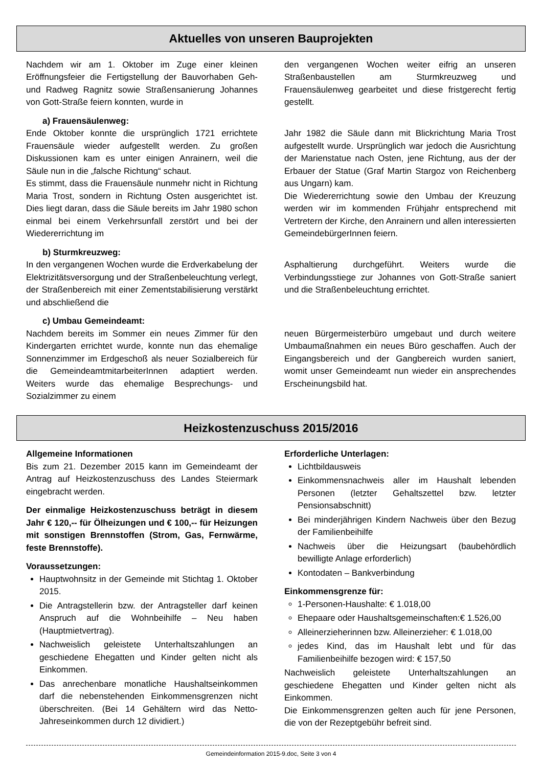Aktuelles von unseren Bauprojekten
Nachdem wir am 1. Oktober im Zuge einer kleinen Eröffnungsfeier die Fertigstellung der Bauvorhaben Geh- und Radweg Ragnitz sowie Straßensanierung Johannes von Gott-Straße feiern konnten, wurde in
den vergangenen Wochen weiter eifrig an unseren Straßenbaustellen am Sturmkreuzweg und Frauensäulenweg gearbeitet und diese fristgerecht fertig gestellt.
a) Frauensäulenweg:
Ende Oktober konnte die ursprünglich 1721 errichtete Frauensäule wieder aufgestellt werden. Zu großen Diskussionen kam es unter einigen Anrainern, weil die Säule nun in die „falsche Richtung“ schaut.
Es stimmt, dass die Frauensäule nunmehr nicht in Richtung Maria Trost, sondern in Richtung Osten ausgerichtet ist. Dies liegt daran, dass die Säule bereits im Jahr 1980 schon einmal bei einem Verkehrsunfall zerstört und bei der Wiedererrichtung im
Jahr 1982 die Säule dann mit Blickrichtung Maria Trost aufgestellt wurde. Ursprünglich war jedoch die Ausrichtung der Marienstatue nach Osten, jene Richtung, aus der der Erbauer der Statue (Graf Martin Stargoz von Reichenberg aus Ungarn) kam.
Die Wiedererrichtung sowie den Umbau der Kreuzung werden wir im kommenden Frühjahr entsprechend mit Vertretern der Kirche, den Anrainern und allen interessierten GemeindebürgerInnen feiern.
b) Sturmkreuzweg:
In den vergangenen Wochen wurde die Erdverkabelung der Elektrizitätsversorgung und der Straßenbeleuchtung verlegt, der Straßenbereich mit einer Zementstabilisierung verstärkt und abschließend die
Asphaltierung durchgeführt. Weiters wurde die Verbindungsstiege zur Johannes von Gott-Straße saniert und die Straßenbeleuchtung errichtet.
c) Umbau Gemeindeamt:
Nachdem bereits im Sommer ein neues Zimmer für den Kindergarten errichtet wurde, konnte nun das ehemalige Sonnenzimmer im Erdgeschoß als neuer Sozialbereich für die GemeindeamtmitarbeiterInnen adaptiert werden. Weiters wurde das ehemalige Besprechungs- und Sozialzimmer zu einem
neuen Bürgermeisterbüro umgebaut und durch weitere Umbaumaßnahmen ein neues Büro geschaffen. Auch der Eingangsbereich und der Gangbereich wurden saniert, womit unser Gemeindeamt nun wieder ein ansprechendes Erscheinungsbild hat.
Heizkostenzuschuss 2015/2016
Allgemeine Informationen
Bis zum 21. Dezember 2015 kann im Gemeindeamt der Antrag auf Heizkostenzuschuss des Landes Steiermark eingebracht werden.
Der einmalige Heizkostenzuschuss beträgt in diesem Jahr € 120,-- für Ölheizungen und € 100,-- für Heizungen mit sonstigen Brennstoffen (Strom, Gas, Fernwärme, feste Brennstoffe).
Voraussetzungen:
Hauptwohnsitz in der Gemeinde mit Stichtag 1. Oktober 2015.
Die Antragstellerin bzw. der Antragsteller darf keinen Anspruch auf die Wohnbeihilfe – Neu haben (Hauptmietvertrag).
Nachweislich geleistete Unterhaltszahlungen an geschiedene Ehegatten und Kinder gelten nicht als Einkommen.
Das anrechenbare monatliche Haushaltseinkommen darf die nebenstehenden Einkommensgrenzen nicht überschreiten. (Bei 14 Gehältern wird das Netto-Jahreseinkommen durch 12 dividiert.)
Erforderliche Unterlagen:
Lichtbildausweis
Einkommensnachweis aller im Haushalt lebenden Personen (letzter Gehaltszettel bzw. letzter Pensionsabschnitt)
Bei minderjährigen Kindern Nachweis über den Bezug der Familienbeihilfe
Nachweis über die Heizungsart (baubehördlich bewilligte Anlage erforderlich)
Kontodaten – Bankverbindung
Einkommensgrenze für:
1-Personen-Haushalte: € 1.018,00
Ehepaare oder Haushaltsgemeinschaften:€ 1.526,00
Alleinerzieherinnen bzw. Alleinerzieher: € 1.018,00
jedes Kind, das im Haushalt lebt und für das Familienbeihilfe bezogen wird: € 157,50
Nachweislich geleistete Unterhaltszahlungen an geschiedene Ehegatten und Kinder gelten nicht als Einkommen.
Die Einkommensgrenzen gelten auch für jene Personen, die von der Rezeptgebühr befreit sind.
Gemeindeinformation 2015-9.doc, Seite 3 von 4